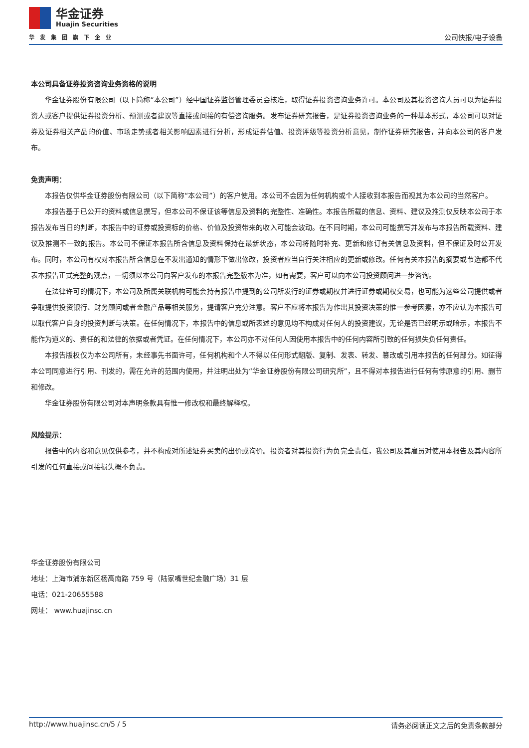华金证券
Huajin Securities
华发集团旗下企业
公司快报/电子设备
本公司具备证券投资咨询业务资格的说明
华金证券股份有限公司（以下简称“本公司”）经中国证券监督管理委员会核准，取得证券投资咨询业务许可。本公司及其投资咨询人员可以为证券投资人或客户提供证券投资分析、预测或者建议等直接或间接的有偿咨询服务。发布证券研究报告，是证券投资咨询业务的一种基本形式，本公司可以对证券及证券相关产品的价值、市场走势或者相关影响因素进行分析，形成证券估值、投资评级等投资分析意见，制作证券研究报告，并向本公司的客户发布。
免责声明：
本报告仅供华金证券股份有限公司（以下简称“本公司”）的客户使用。本公司不会因为任何机构或个人接收到本报告而视其为本公司的当然客户。
本报告基于已公开的资料或信息撰写，但本公司不保证该等信息及资料的完整性、准确性。本报告所载的信息、资料、建议及推测仅反映本公司于本报告发布当日的判断，本报告中的证券或投资标的价格、价值及投资带来的收入可能会波动。在不同时期，本公司可能撰写并发布与本报告所载资料、建议及推测不一致的报告。本公司不保证本报告所含信息及资料保持在最新状态，本公司将随时补充、更新和修订有关信息及资料，但不保证及时公开发布。同时，本公司有权对本报告所含信息在不发出通知的情形下做出修改，投资者应当自行关注相应的更新或修改。任何有关本报告的摘要或节选都不代表本报告正式完整的观点，一切须以本公司向客户发布的本报告完整版本为准，如有需要，客户可以向本公司投资顾问进一步咨询。
在法律许可的情况下，本公司及所属关联机构可能会持有报告中提到的公司所发行的证券或期权并进行证券或期权交易，也可能为这些公司提供或者争取提供投资银行、财务顾问或者金融产品等相关服务，提请客户充分注意。客户不应将本报告为作出其投资决策的惟一参考因素，亦不应认为本报告可以取代客户自身的投资判断与决策。在任何情况下，本报告中的信息或所表述的意见均不构成对任何人的投资建议，无论是否已经明示或暗示，本报告不能作为道义的、责任的和法律的依据或者凭证。在任何情况下，本公司亦不对任何人因使用本报告中的任何内容所引致的任何损失负任何责任。
本报告版权仅为本公司所有，未经事先书面许可，任何机构和个人不得以任何形式翻版、复制、发表、转发、篡改或引用本报告的任何部分。如征得本公司同意进行引用、刊发的，需在允许的范围内使用，并注明出处为“华金证券股份有限公司研究所”，且不得对本报告进行任何有悖原意的引用、删节和修改。
华金证券股份有限公司对本声明条款具有惟一修改权和最终解释权。
风险提示：
报告中的内容和意见仅供参考，并不构成对所述证券买卖的出价或询价。投资者对其投资行为负完全责任，我公司及其雇员对使用本报告及其内容所引发的任何直接或间接损失概不负责。
华金证券股份有限公司
地址：上海市浦东新区杨高南路 759 号（陆家嘴世纪金融广场）31 层
电话：021-20655588
网址： www.huajinsc.cn
http://www.huajinsc.cn/5 / 5 请务必阅读正文之后的免责条款部分